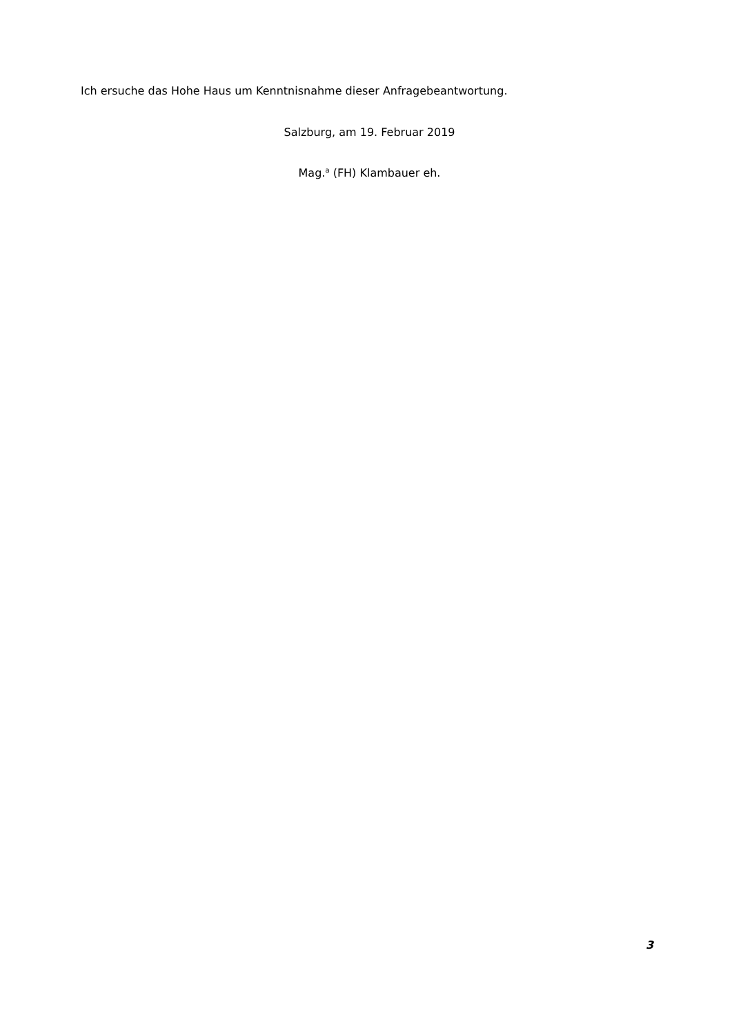Ich ersuche das Hohe Haus um Kenntnisnahme dieser Anfragebeantwortung.
Salzburg, am 19. Februar 2019
Mag.<sup>a</sup> (FH) Klambauer eh.
3